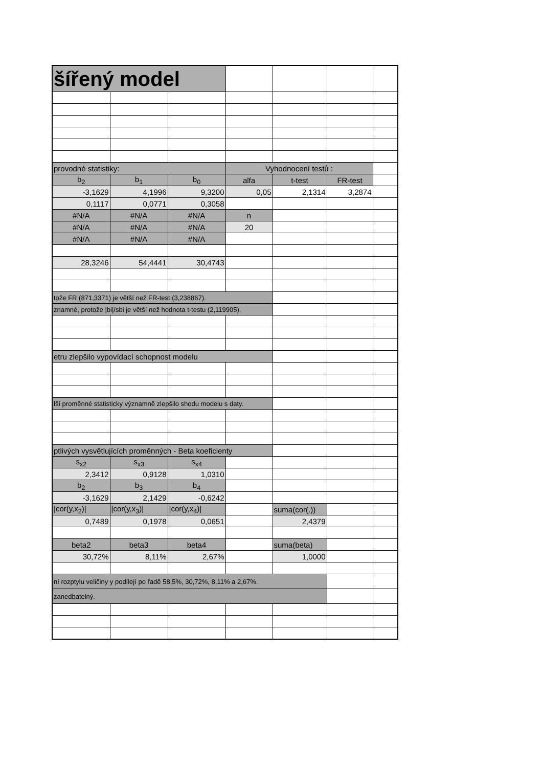| šířený model | | | | | | |
| provodné statistiky: | | | Vyhodnocení testů : | | | |
| b<sub>2</sub> | b<sub>1</sub> | b<sub>0</sub> | alfa | t-test | FR-test | |
| -3,1629 | 4,1996 | 9,3200 | 0,05 | 2,1314 | 3,2874 | |
| 0,1117 | 0,0771 | 0,3058 | | | | |
| #N/A | #N/A | #N/A | n | | | |
| #N/A | #N/A | #N/A | 20 | | | |
| #N/A | #N/A | #N/A | | | | |
| 28,3246 | 54,4441 | 30,4743 | | | | |
| tože FR (871,3371) je větší než FR-test (3,238867). | | | | | | |
| znamné, protože /bi//sbi je větší než hodnota t-testu (2,119905). | | | | | | |
| etru zlepšilo vypovídací schopnost modelu | | | | | | |
| lší proměnné statisticky významně zlepšilo shodu modelu s daty. | | | | | | |
| ptlivých vysvětlujících proměnných - Beta koeficienty | | | | | | |
| s<sub>x2</sub> | s<sub>x3</sub> | s<sub>x4</sub> | | | | |
| 2,3412 | 0,9128 | 1,0310 | | | | |
| b<sub>2</sub> | b<sub>3</sub> | b<sub>4</sub> | | | | |
| -3,1629 | 2,1429 | -0,6242 | | | | |
| /cor(y,x<sub>2</sub>)/ | /cor(y,x<sub>3</sub>)/ | /cor(y,x<sub>4</sub>)/ | | suma(cor(.)) | | |
| 0,7489 | 0,1978 | 0,0651 | | 2,4379 | | |
| beta2 | beta3 | beta4 | | suma(beta) | | |
| 30,72% | 8,11% | 2,67% | | 1,0000 | | |
| ní rozptylu veličiny y podílejí po řadě 58,5%, 30,72%, 8,11% a 2,67%. | | | | | | |
| zanedbatelný. | | | | | | |